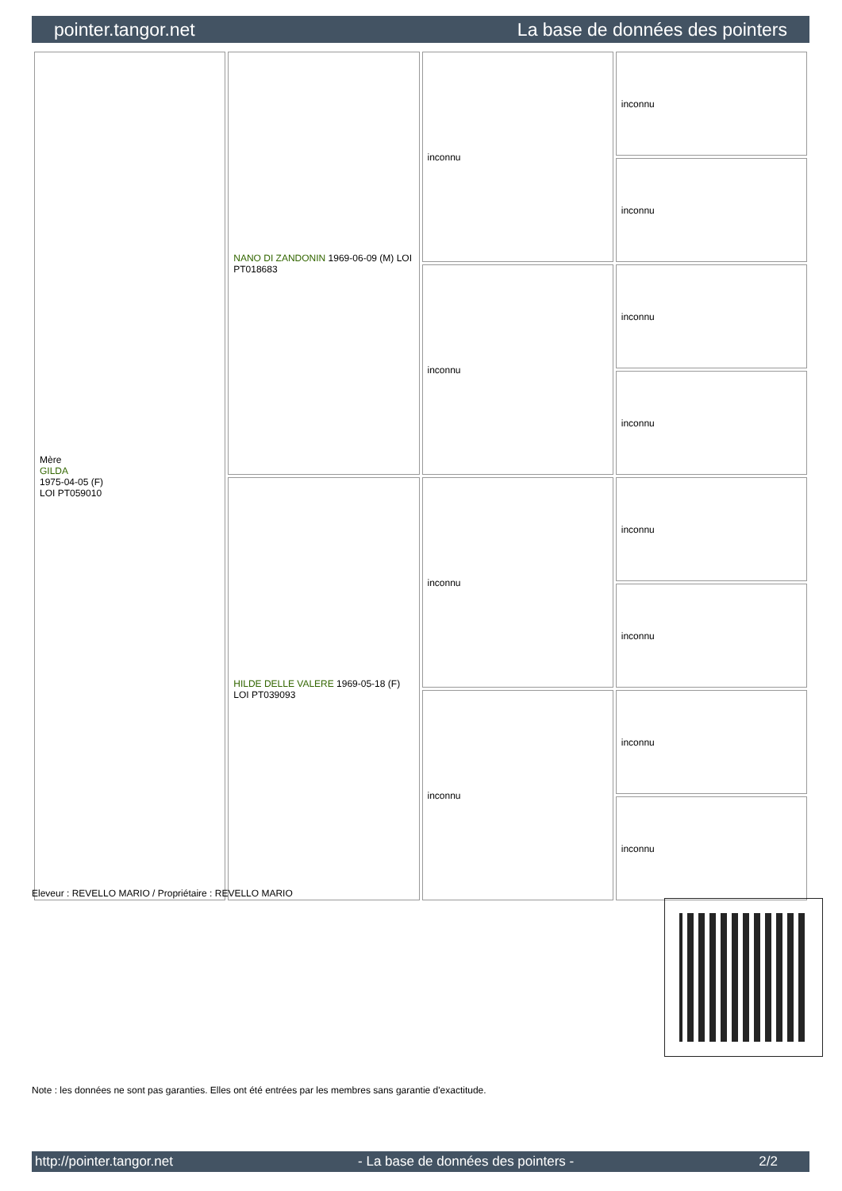pointer.tangor.net La base de données des pointers
| Mère GILDA 1975-04-05 (F) LOI PT059010 | NANO DI ZANDONIN 1969-06-09 (M) LOI PT018683 | inconnu | inconnu |
| | | | inconnu |
| | | inconnu | inconnu |
| | | | inconnu |
| | HILDE DELLE VALERE 1969-05-18 (F) LOI PT039093 | inconnu | inconnu |
| | | | inconnu |
| | | inconnu | inconnu |
| | | | inconnu |
Eleveur : REVELLO MARIO / Propriétaire : REVELLO MARIO
Note : les données ne sont pas garanties. Elles ont été entrées par les membres sans garantie d'exactitude.
http://pointer.tangor.net - La base de données des pointers - 2/2